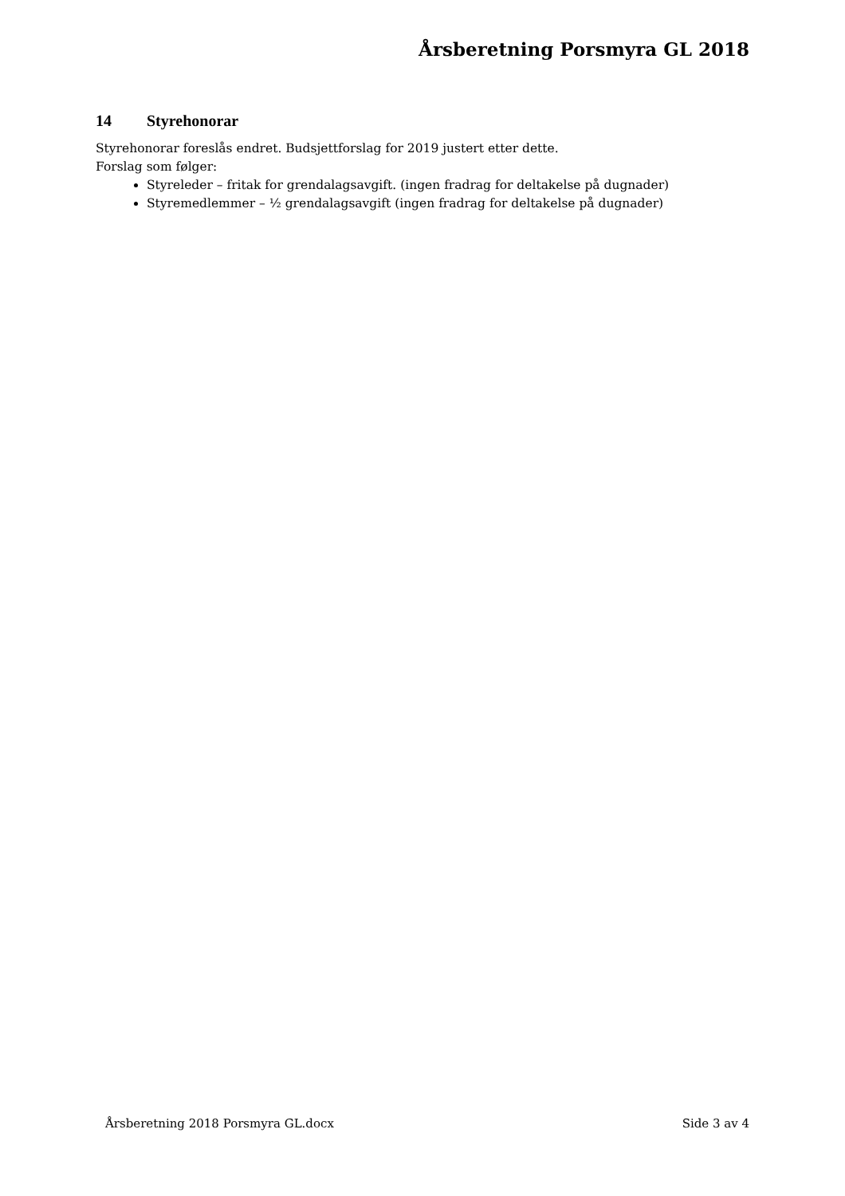Årsberetning Porsmyra GL 2018
14 Styrehonorar
Styrehonorar foreslås endret. Budsjettforslag for 2019 justert etter dette.
Forslag som følger:
Styreleder – fritak for grendalagsavgift. (ingen fradrag for deltakelse på dugnader)
Styremedlemmer – ½ grendalagsavgift (ingen fradrag for deltakelse på dugnader)
Årsberetning 2018 Porsmyra GL.docx Side 3 av 4